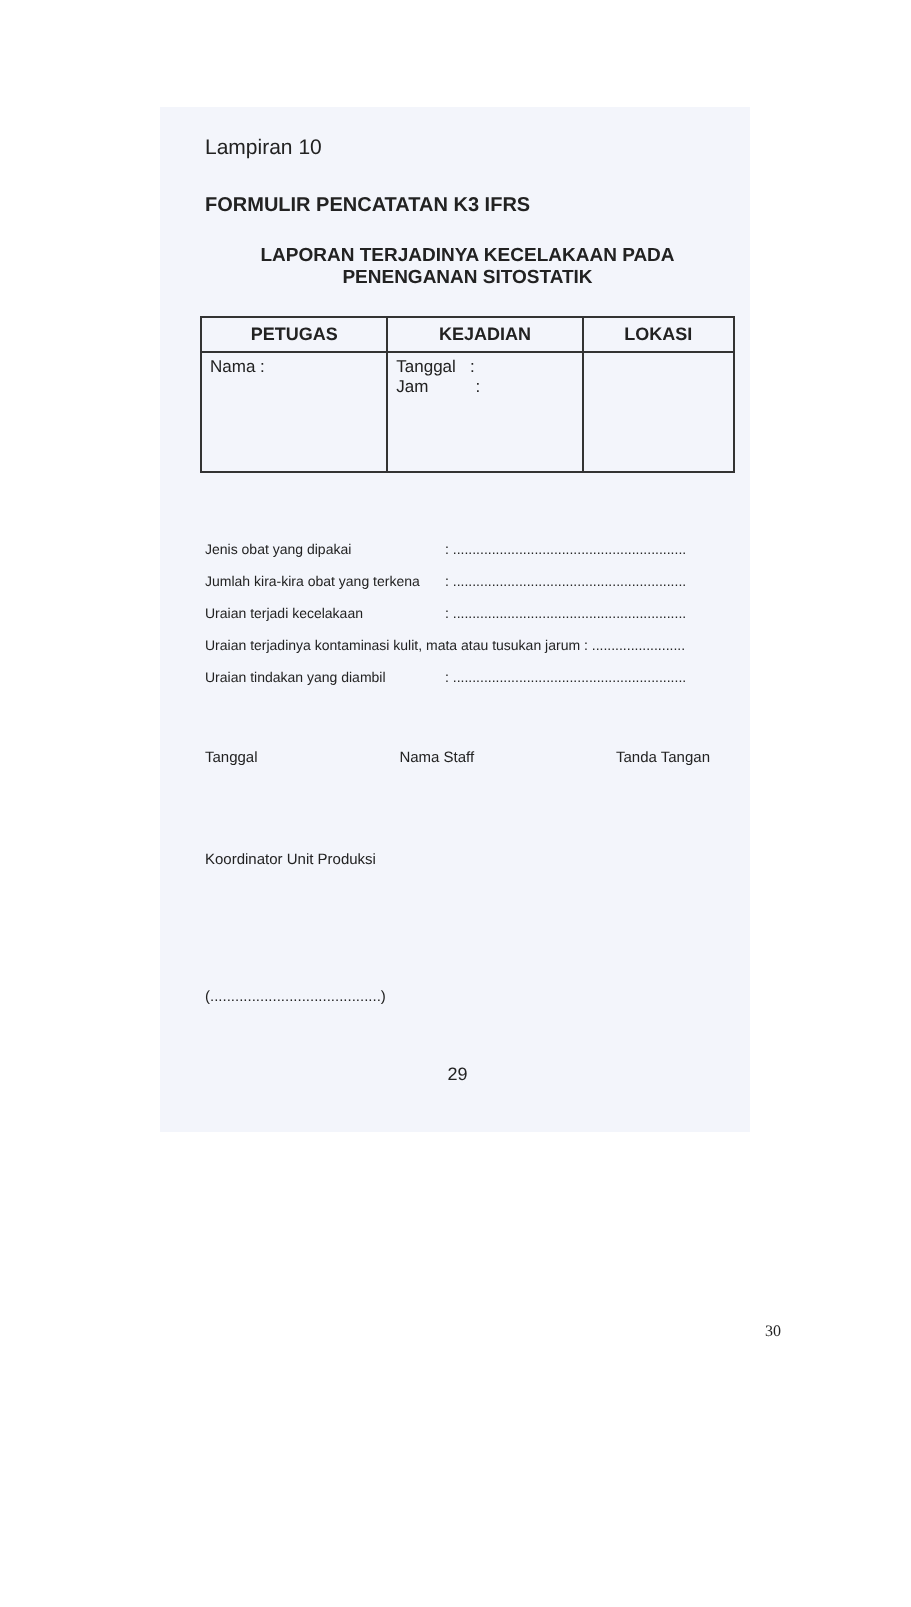Lampiran 10
FORMULIR PENCATATAN K3 IFRS
LAPORAN TERJADINYA KECELAKAAN PADA PENENGANAN SITOSTATIK
| PETUGAS | KEJADIAN | LOKASI |
| --- | --- | --- |
| Nama : | Tanggal : Jam : | |
Jenis obat yang dipakai: ............................................................
Jumlah kira-kira obat yang terkena: ............................................................
Uraian terjadi kecelakaan: ............................................................
Uraian terjadinya kontaminasi kulit, mata atau tusukan jarum : ........................
Uraian tindakan yang diambil: ............................................................
Tanggal Nama Staff Tanda Tangan
Koordinator Unit Produksi
(.........................................)
29
30